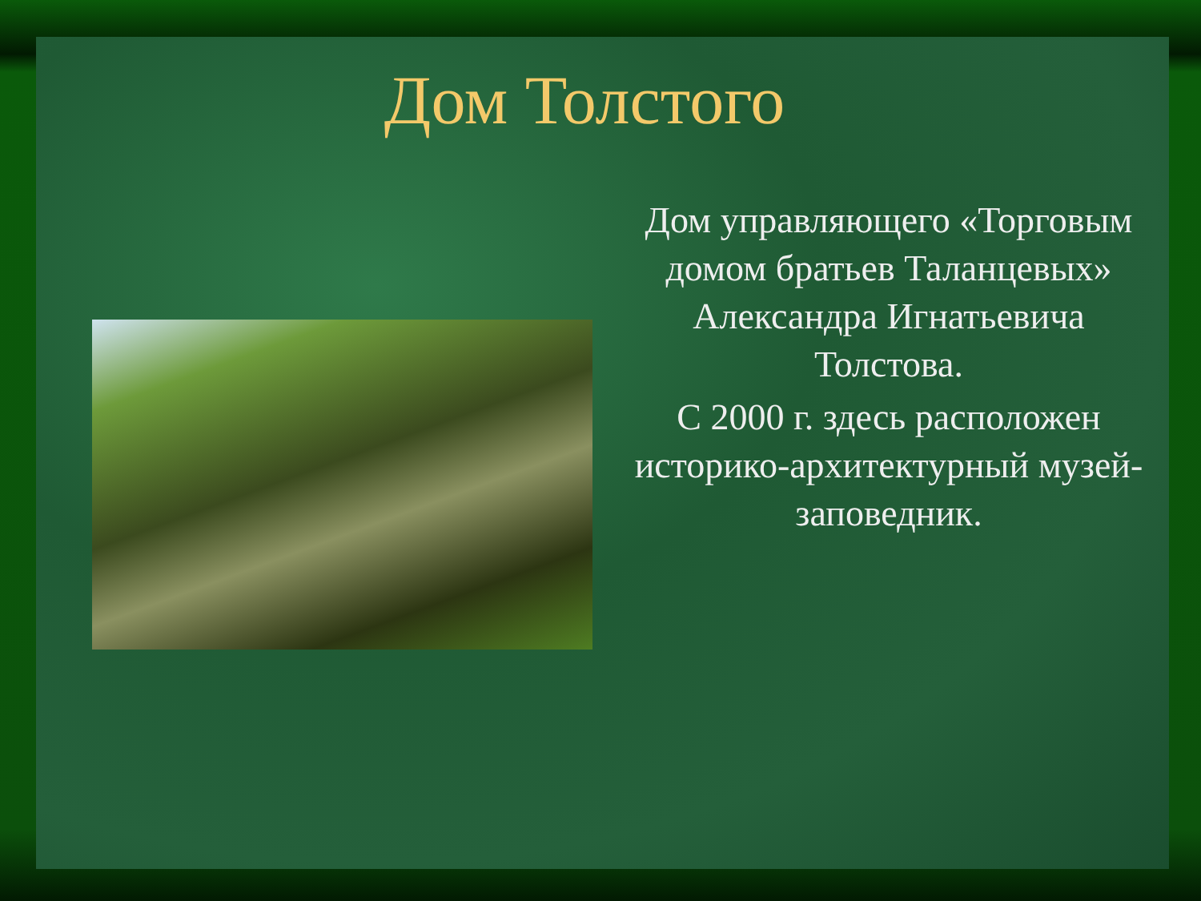Дом Толстого
Дом управляющего «Торговым домом братьев Таланцевых» Александра Игнатьевича Толстова.
С 2000 г. здесь расположен историко-архитектурный музей-заповедник.